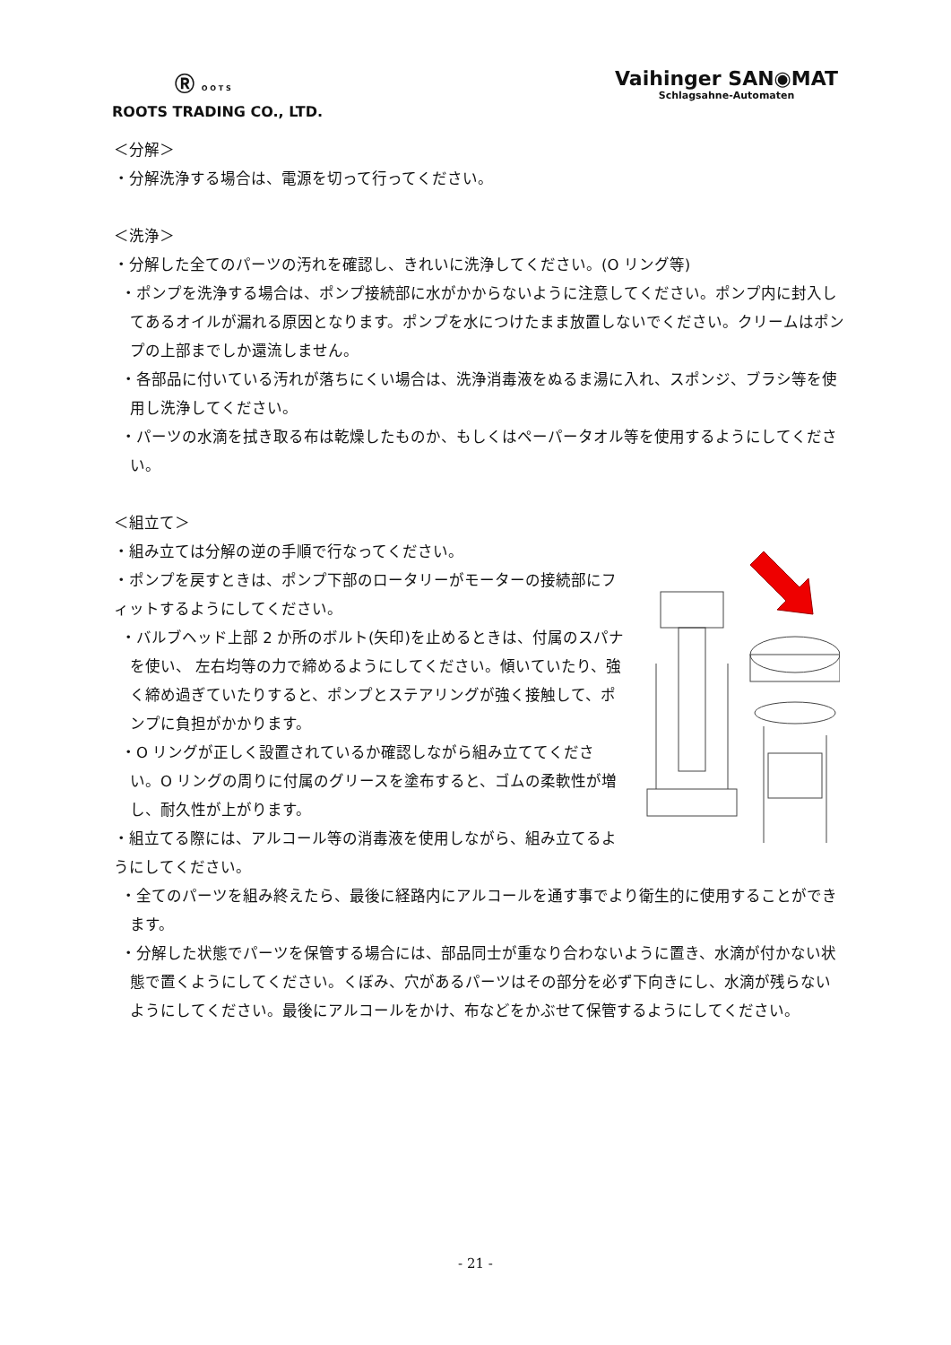Ⓡ O O T S
ROOTS TRADING CO., LTD.
Vaihinger SAN◉MAT
Schlagsahne-Automaten
＜分解＞
・分解洗浄する場合は、電源を切って行ってください。
＜洗浄＞
・分解した全てのパーツの汚れを確認し、きれいに洗浄してください。(O リング等)
・ポンプを洗浄する場合は、ポンプ接続部に水がかからないように注意してください。ポンプ内に封入してあるオイルが漏れる原因となります。ポンプを水につけたまま放置しないでください。クリームはポンプの上部までしか還流しません。
・各部品に付いている汚れが落ちにくい場合は、洗浄消毒液をぬるま湯に入れ、スポンジ、ブラシ等を使用し洗浄してください。
・パーツの水滴を拭き取る布は乾燥したものか、もしくはペーパータオル等を使用するようにしてください。
＜組立て＞
・組み立ては分解の逆の手順で行なってください。
・ポンプを戻すときは、ポンプ下部のロータリーがモーターの接続部にフィットするようにしてください。
・バルブヘッド上部 2 か所のボルト(矢印)を止めるときは、付属のスパナを使い、 左右均等の力で締めるようにしてください。傾いていたり、強く締め過ぎていたりすると、ポンプとステアリングが強く接触して、ポンプに負担がかかります。
・O リングが正しく設置されているか確認しながら組み立ててください。O リングの周りに付属のグリースを塗布すると、ゴムの柔軟性が増し、耐久性が上がります。
・組立てる際には、アルコール等の消毒液を使用しながら、組み立てるようにしてください。
・全てのパーツを組み終えたら、最後に経路内にアルコールを通す事でより衛生的に使用することができます。
・分解した状態でパーツを保管する場合には、部品同士が重なり合わないように置き、水滴が付かない状態で置くようにしてください。くぼみ、穴があるパーツはその部分を必ず下向きにし、水滴が残らないようにしてください。最後にアルコールをかけ、布などをかぶせて保管するようにしてください。
- 21 -